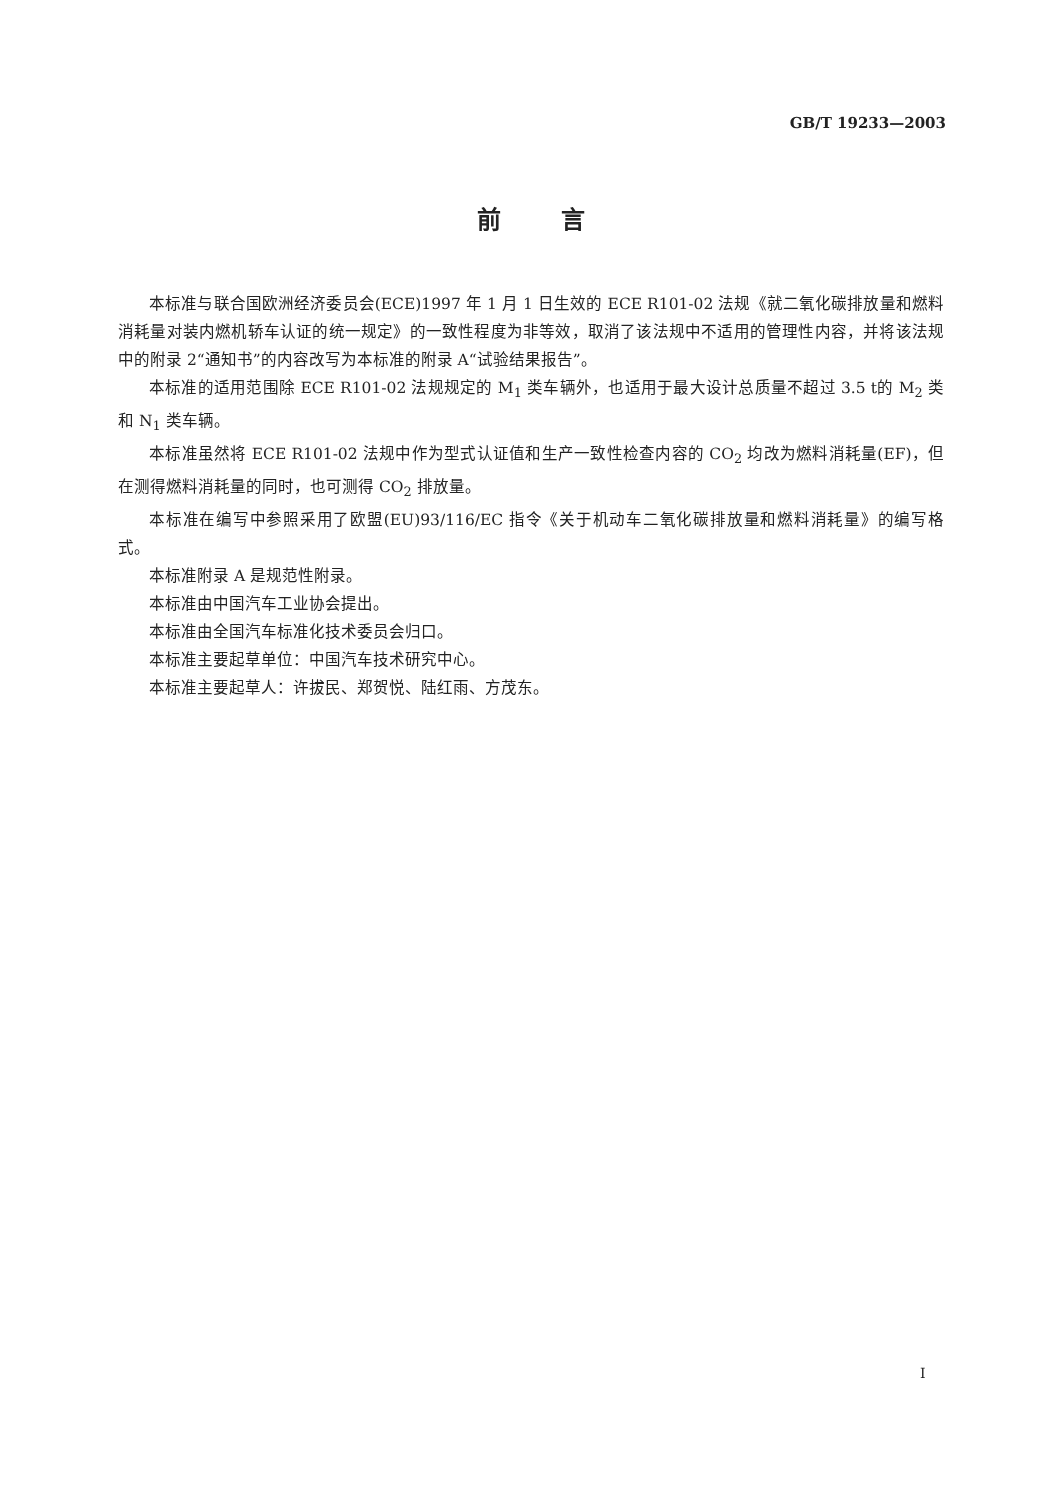GB/T 19233—2003
前言
本标准与联合国欧洲经济委员会(ECE)1997 年 1 月 1 日生效的 ECE R101-02 法规《就二氧化碳排放量和燃料消耗量对装内燃机轿车认证的统一规定》的一致性程度为非等效，取消了该法规中不适用的管理性内容，并将该法规中的附录 2“通知书”的内容改写为本标准的附录 A“试验结果报告”。
本标准的适用范围除 ECE R101-02 法规规定的 M<sub>1</sub> 类车辆外，也适用于最大设计总质量不超过 3.5 t的 M<sub>2</sub> 类和 N<sub>1</sub> 类车辆。
本标准虽然将 ECE R101-02 法规中作为型式认证值和生产一致性检查内容的 CO<sub>2</sub> 均改为燃料消耗量(EF)，但在测得燃料消耗量的同时，也可测得 CO<sub>2</sub> 排放量。
本标准在编写中参照采用了欧盟(EU)93/116/EC 指令《关于机动车二氧化碳排放量和燃料消耗量》的编写格式。
本标准附录 A 是规范性附录。
本标准由中国汽车工业协会提出。
本标准由全国汽车标准化技术委员会归口。
本标准主要起草单位：中国汽车技术研究中心。
本标准主要起草人：许拔民、郑贺悦、陆红雨、方茂东。
I